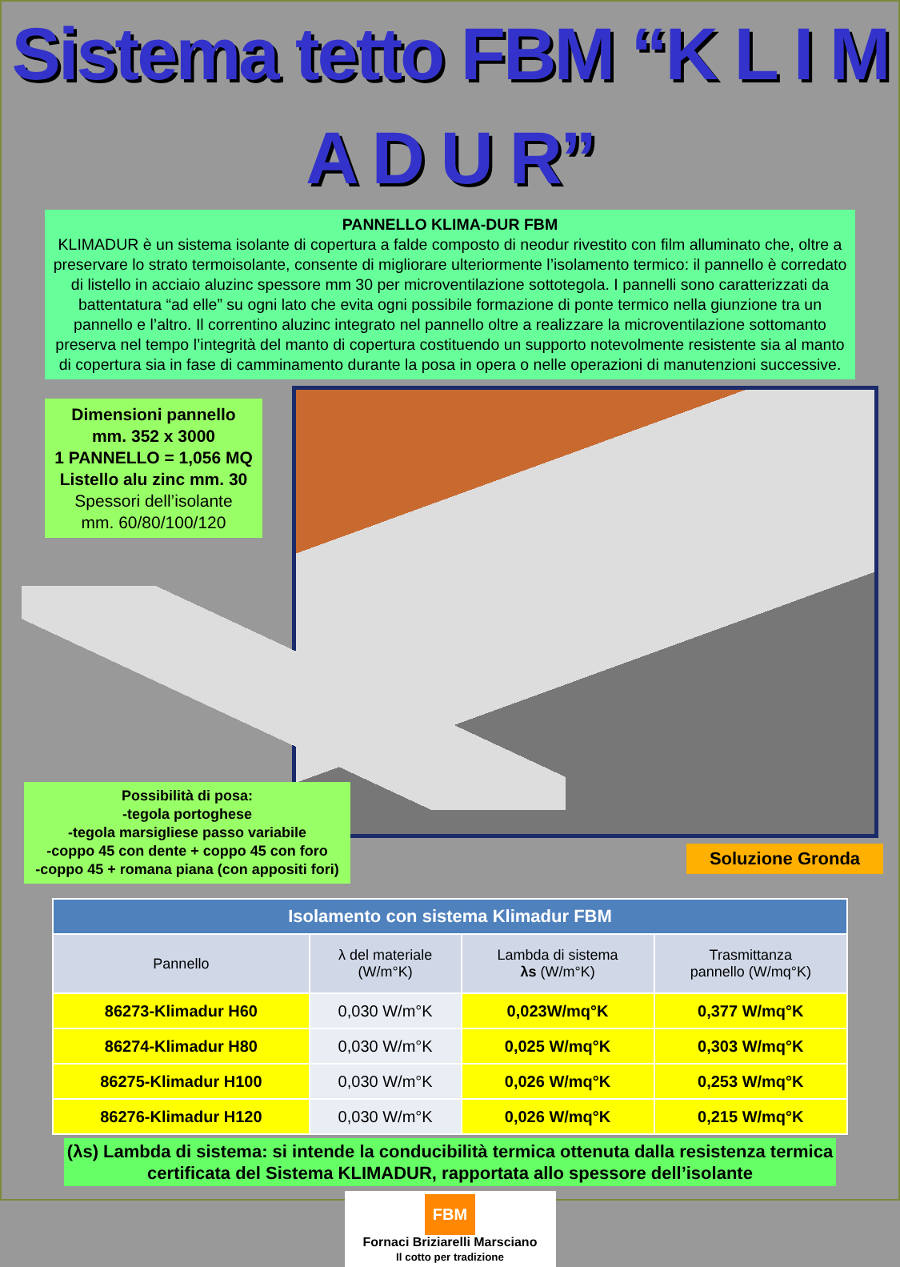Sistema tetto FBM “K L I M A D U R”
PANNELLO KLIMA-DUR FBM
KLIMADUR è un sistema isolante di copertura a falde composto di neodur rivestito con film alluminato che, oltre a preservare lo strato termoisolante, consente di migliorare ulteriormente l’isolamento termico: il pannello è corredato di listello in acciaio aluzinc spessore mm 30 per microventilazione sottotegola. I pannelli sono caratterizzati da battentatura “ad elle” su ogni lato che evita ogni possibile formazione di ponte termico nella giunzione tra un pannello e l’altro. Il correntino aluzinc integrato nel pannello oltre a realizzare la microventilazione sottomanto preserva nel tempo l’integrità del manto di copertura costituendo un supporto notevolmente resistente sia al manto di copertura sia in fase di camminamento durante la posa in opera o nelle operazioni di manutenzioni successive.
Dimensioni pannello
mm. 352 x 3000
1 PANNELLO = 1,056 MQ
Listello alu zinc mm. 30
Spessori dell’isolante
mm. 60/80/100/120
Possibilità di posa:
-tegola portoghese
-tegola marsigliese passo variabile
-coppo 45 con dente + coppo 45 con foro
-coppo 45 + romana piana (con appositi fori)
Soluzione Gronda
| Isolamento con sistema Klimadur FBM | | | |
| --- | --- | --- | --- |
| Pannello | λ del materiale (W/m°K) | Lambda di sistema λs (W/m°K) | Trasmittanza pannello (W/mq°K) |
| 86273-Klimadur H60 | 0,030 W/m°K | 0,023W/mq°K | 0,377 W/mq°K |
| 86274-Klimadur H80 | 0,030 W/m°K | 0,025 W/mq°K | 0,303 W/mq°K |
| 86275-Klimadur H100 | 0,030 W/m°K | 0,026 W/mq°K | 0,253 W/mq°K |
| 86276-Klimadur H120 | 0,030 W/m°K | 0,026 W/mq°K | 0,215 W/mq°K |
(λs) Lambda di sistema: si intende la conducibilità termica ottenuta dalla resistenza termica certificata del Sistema KLIMADUR, rapportata allo spessore dell’isolante
FBM
Fornaci Briziarelli Marsciano
Il cotto per tradizione